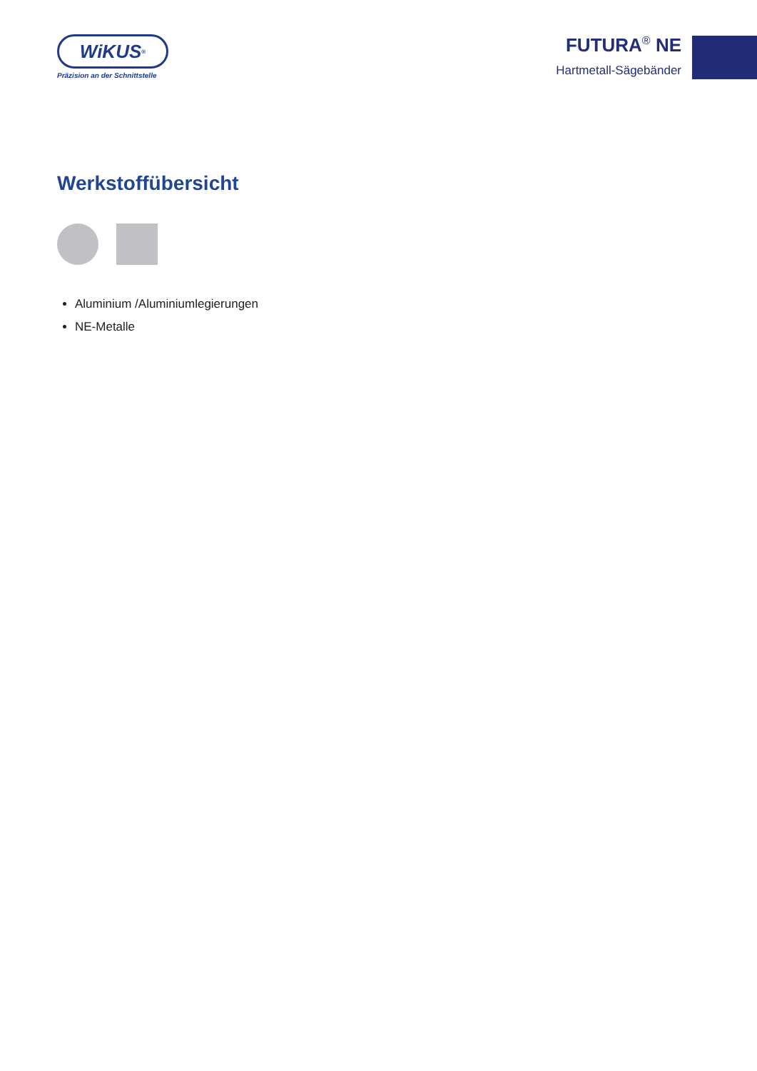WiKUS<sup>®</sup>
Präzision an der Schnittstelle
FUTURA<sup>®</sup> NE
Hartmetall-Sägebänder
Werkstoffübersicht
Aluminium /Aluminiumlegierungen
NE-Metalle